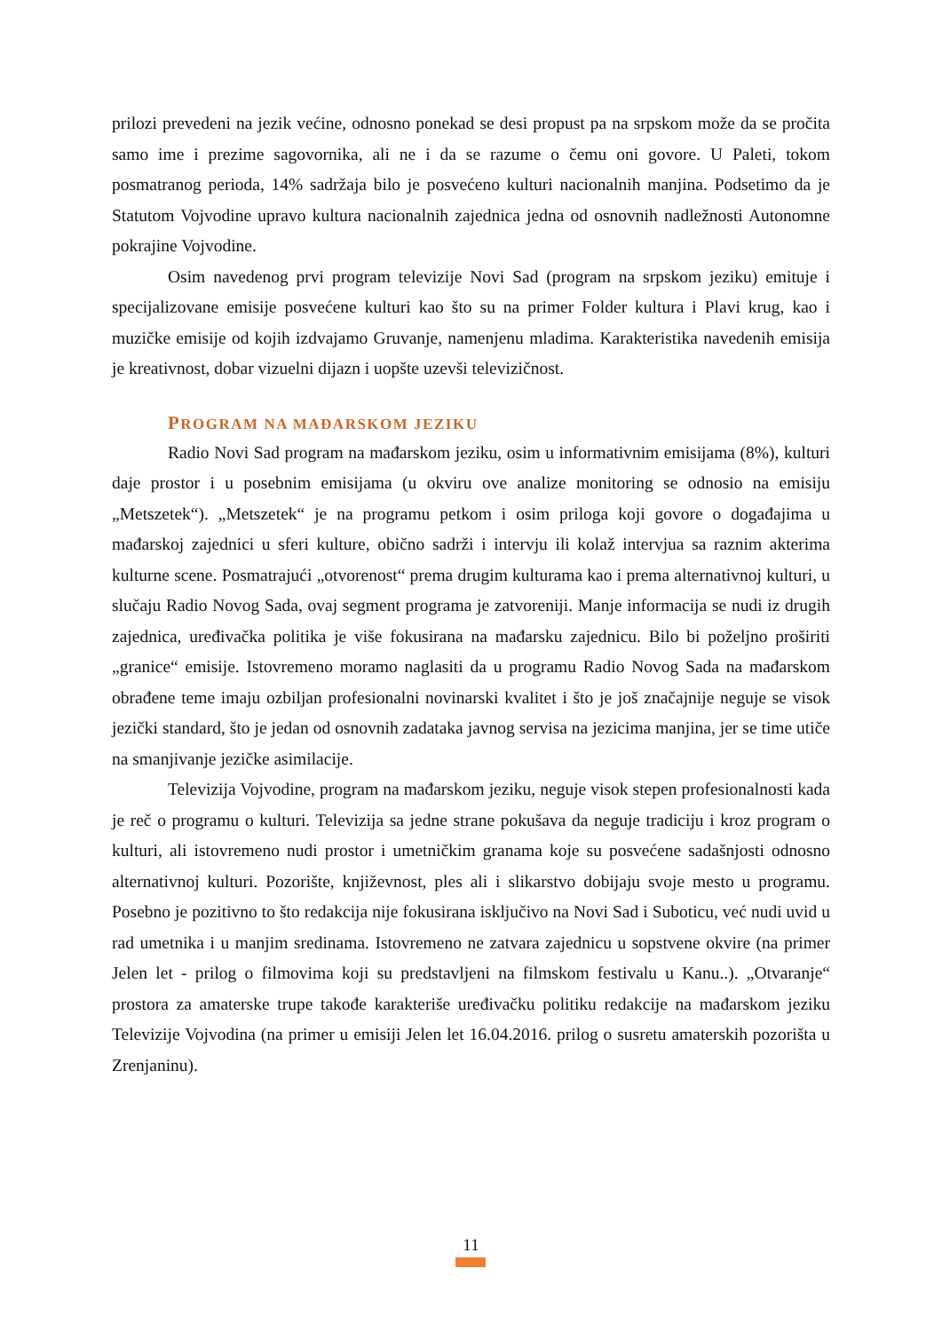prilozi prevedeni na jezik većine, odnosno ponekad se desi propust pa na srpskom može da se pročita samo ime i prezime sagovornika, ali ne i da se razume o čemu oni govore. U Paleti, tokom posmatranog perioda, 14% sadržaja bilo je posvećeno kulturi nacionalnih manjina. Podsetimo da je Statutom Vojvodine upravo kultura nacionalnih zajednica jedna od osnovnih nadležnosti Autonomne pokrajine Vojvodine.
Osim navedenog prvi program televizije Novi Sad (program na srpskom jeziku) emituje i specijalizovane emisije posvećene kulturi kao što su na primer Folder kultura i Plavi krug, kao i muzičke emisije od kojih izdvajamo Gruvanje, namenjenu mladima. Karakteristika navedenih emisija je kreativnost, dobar vizuelni dijazn i uopšte uzevši televizičnost.
PROGRAM NA MAĐARSKOM JEZIKU
Radio Novi Sad program na mađarskom jeziku, osim u informativnim emisijama (8%), kulturi daje prostor i u posebnim emisijama (u okviru ove analize monitoring se odnosio na emisiju „Metszetek“). „Metszetek“ je na programu petkom i osim priloga koji govore o događajima u mađarskoj zajednici u sferi kulture, obično sadrži i intervju ili kolaž intervjua sa raznim akterima kulturne scene. Posmatrajući „otvorenost“ prema drugim kulturama kao i prema alternativnoj kulturi, u slučaju Radio Novog Sada, ovaj segment programa je zatvoreniji. Manje informacija se nudi iz drugih zajednica, uređivačka politika je više fokusirana na mađarsku zajednicu. Bilo bi poželjno proširiti „granice“ emisije. Istovremeno moramo naglasiti da u programu Radio Novog Sada na mađarskom obrađene teme imaju ozbiljan profesionalni novinarski kvalitet i što je još značajnije neguje se visok jezički standard, što je jedan od osnovnih zadataka javnog servisa na jezicima manjina, jer se time utiče na smanjivanje jezičke asimilacije.
Televizija Vojvodine, program na mađarskom jeziku, neguje visok stepen profesionalnosti kada je reč o programu o kulturi. Televizija sa jedne strane pokušava da neguje tradiciju i kroz program o kulturi, ali istovremeno nudi prostor i umetničkim granama koje su posvećene sadašnjosti odnosno alternativnoj kulturi. Pozorište, književnost, ples ali i slikarstvo dobijaju svoje mesto u programu. Posebno je pozitivno to što redakcija nije fokusirana isključivo na Novi Sad i Suboticu, već nudi uvid u rad umetnika i u manjim sredinama. Istovremeno ne zatvara zajednicu u sopstvene okvire (na primer Jelen let - prilog o filmovima koji su predstavljeni na filmskom festivalu u Kanu..). „Otvaranje“ prostora za amaterske trupe takođe karakteriše uređivačku politiku redakcije na mađarskom jeziku Televizije Vojvodina (na primer u emisiji Jelen let 16.04.2016. prilog o susretu amaterskih pozorišta u Zrenjaninu).
11